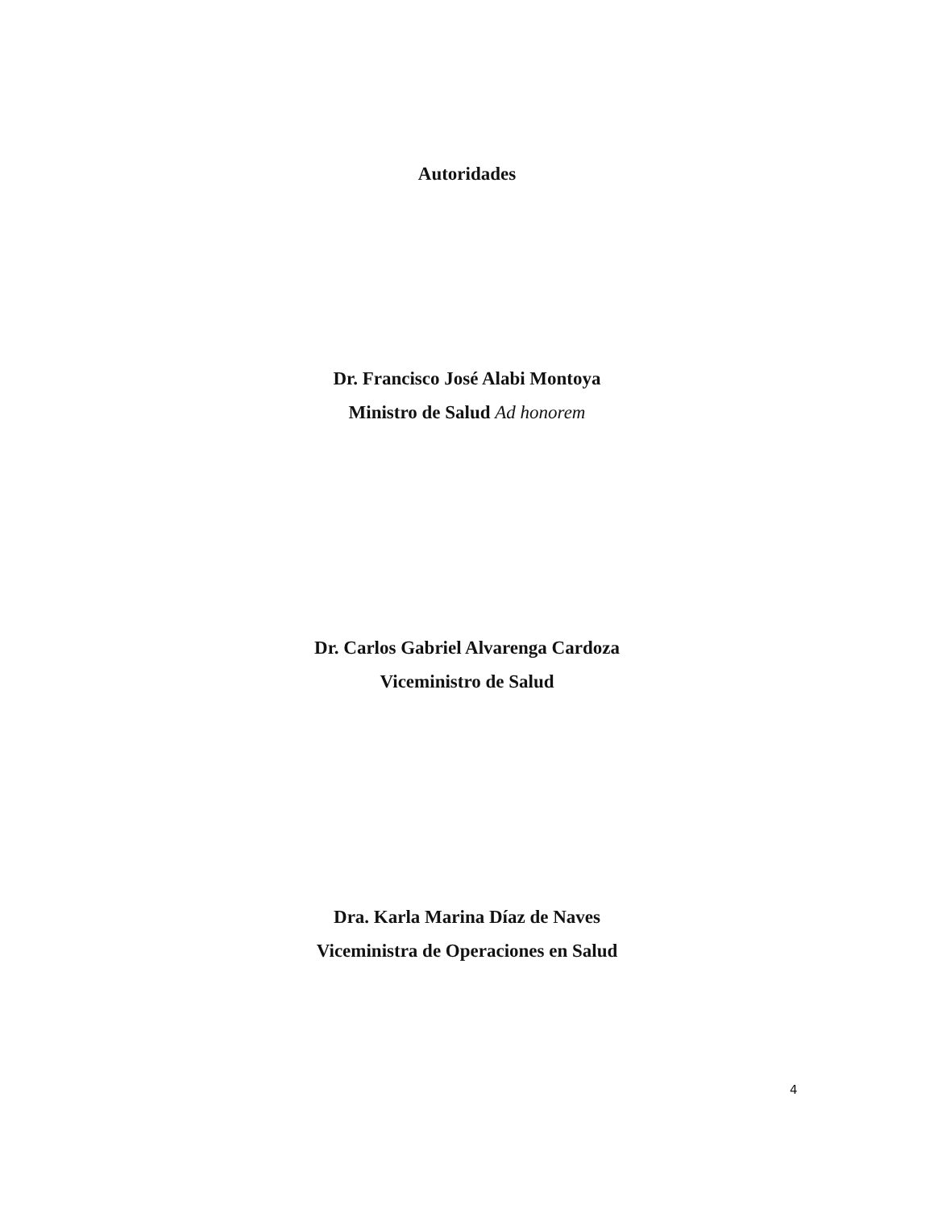Autoridades
Dr. Francisco José Alabi Montoya
Ministro de Salud Ad honorem
Dr. Carlos Gabriel Alvarenga Cardoza
Viceministro de Salud
Dra. Karla Marina Díaz de Naves
Viceministra de Operaciones en Salud
4